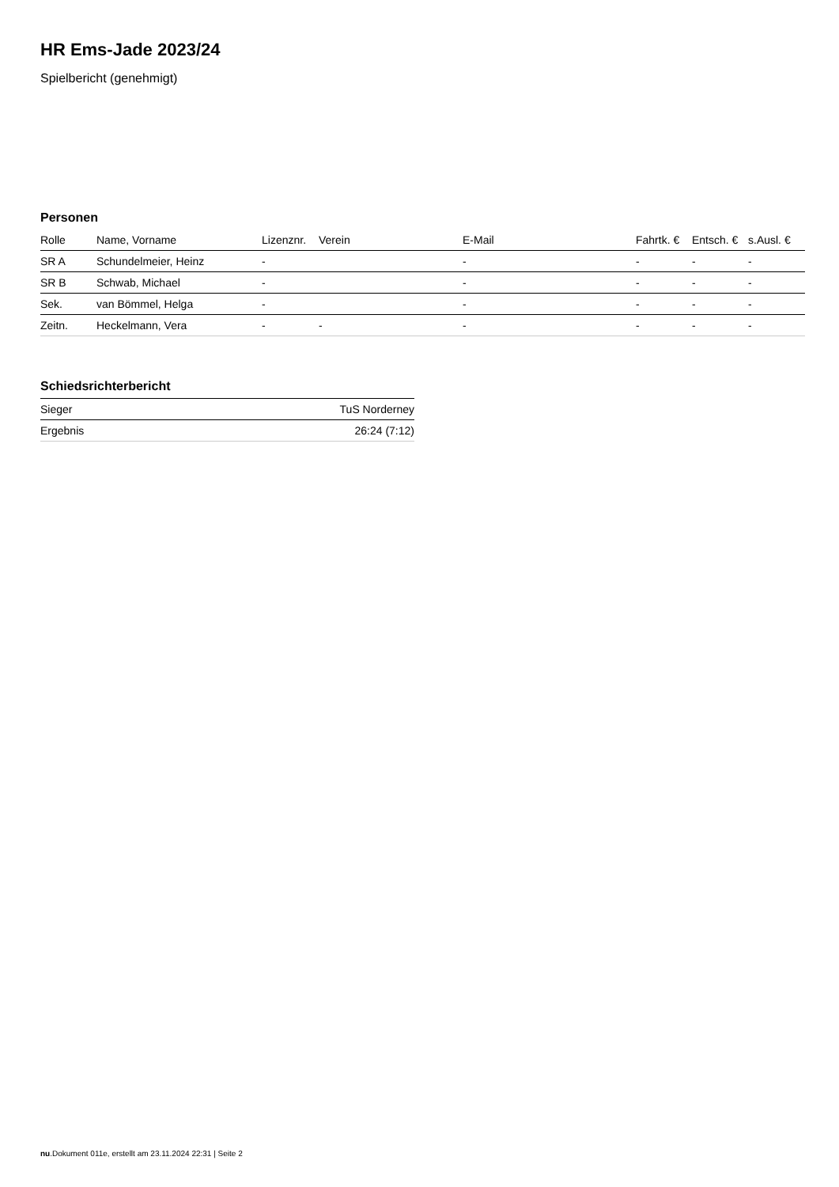HR Ems-Jade 2023/24
Spielbericht (genehmigt)
Personen
| Rolle | Name, Vorname | Lizenznr. | Verein | E-Mail | Fahrtk. € | Entsch. € | s.Ausl. € |
| --- | --- | --- | --- | --- | --- | --- | --- |
| SR A | Schundelmeier, Heinz | - | | - | - | - | - |
| SR B | Schwab, Michael | - | | - | - | - | - |
| Sek. | van Bömmel, Helga | - | | - | - | - | - |
| Zeitn. | Heckelmann, Vera | - | - | - | - | - | - |
Schiedsrichterbericht
| Sieger | TuS Norderney |
| Ergebnis | 26:24 (7:12) |
nu.Dokument 011e, erstellt am 23.11.2024 22:31 | Seite 2